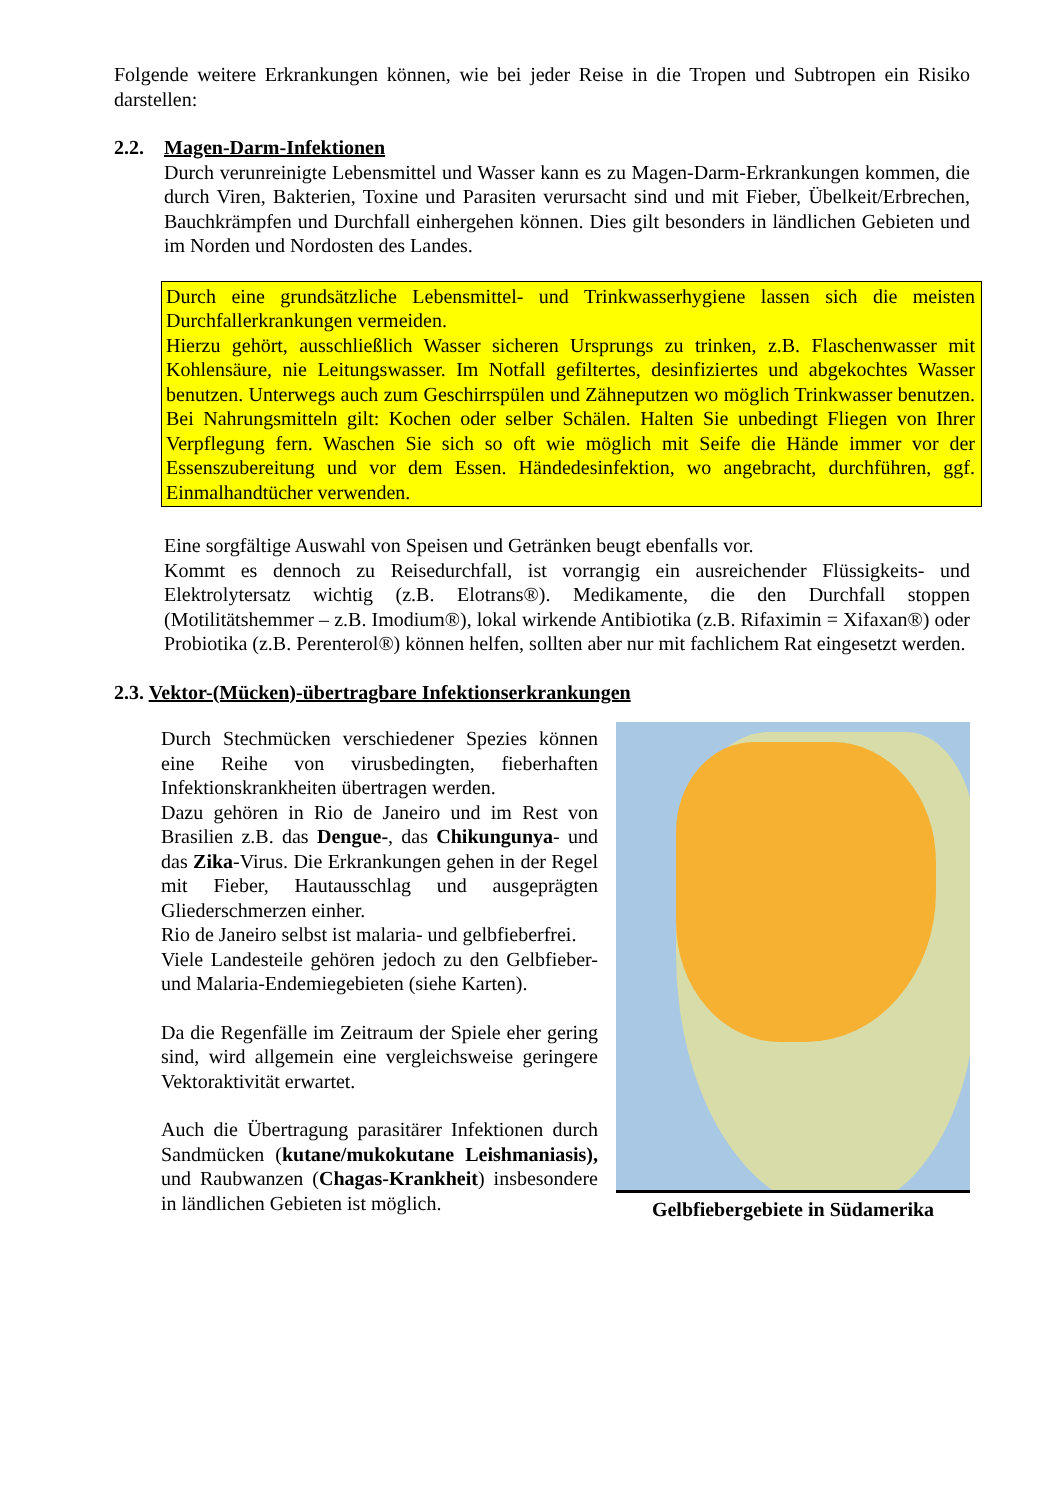Folgende weitere Erkrankungen können, wie bei jeder Reise in die Tropen und Subtropen ein Risiko darstellen:
2.2. Magen-Darm-Infektionen
Durch verunreinigte Lebensmittel und Wasser kann es zu Magen-Darm-Erkrankungen kommen, die durch Viren, Bakterien, Toxine und Parasiten verursacht sind und mit Fieber, Übelkeit/Erbrechen, Bauchkrämpfen und Durchfall einhergehen können. Dies gilt besonders in ländlichen Gebieten und im Norden und Nordosten des Landes.
Durch eine grundsätzliche Lebensmittel- und Trinkwasserhygiene lassen sich die meisten Durchfallerkrankungen vermeiden.
Hierzu gehört, ausschließlich Wasser sicheren Ursprungs zu trinken, z.B. Flaschenwasser mit Kohlensäure, nie Leitungswasser. Im Notfall gefiltertes, desinfiziertes und abgekochtes Wasser benutzen. Unterwegs auch zum Geschirrspülen und Zähneputzen wo möglich Trinkwasser benutzen. Bei Nahrungsmitteln gilt: Kochen oder selber Schälen. Halten Sie unbedingt Fliegen von Ihrer Verpflegung fern. Waschen Sie sich so oft wie möglich mit Seife die Hände immer vor der Essenszubereitung und vor dem Essen. Händedesinfektion, wo angebracht, durchführen, ggf. Einmalhandtücher verwenden.
Eine sorgfältige Auswahl von Speisen und Getränken beugt ebenfalls vor.
Kommt es dennoch zu Reisedurchfall, ist vorrangig ein ausreichender Flüssigkeits- und Elektrolytersatz wichtig (z.B. Elotrans®). Medikamente, die den Durchfall stoppen (Motilitätshemmer – z.B. Imodium®), lokal wirkende Antibiotika (z.B. Rifaximin = Xifaxan®) oder Probiotika (z.B. Perenterol®) können helfen, sollten aber nur mit fachlichem Rat eingesetzt werden.
2.3. Vektor-(Mücken)-übertragbare Infektionserkrankungen
Durch Stechmücken verschiedener Spezies können eine Reihe von virusbedingten, fieberhaften Infektionskrankheiten übertragen werden.
Dazu gehören in Rio de Janeiro und im Rest von Brasilien z.B. das Dengue-, das Chikungunya- und das Zika-Virus. Die Erkrankungen gehen in der Regel mit Fieber, Hautausschlag und ausgeprägten Gliederschmerzen einher.
Rio de Janeiro selbst ist malaria- und gelbfieberfrei.
Viele Landesteile gehören jedoch zu den Gelbfieber- und Malaria-Endemiegebieten (siehe Karten).
Da die Regenfälle im Zeitraum der Spiele eher gering sind, wird allgemein eine vergleichsweise geringere Vektoraktivität erwartet.
Auch die Übertragung parasitärer Infektionen durch Sandmücken (kutane/mukokutane Leishmaniasis), und Raubwanzen (Chagas-Krankheit) insbesondere in ländlichen Gebieten ist möglich.
Gelbfiebergebiete in Südamerika